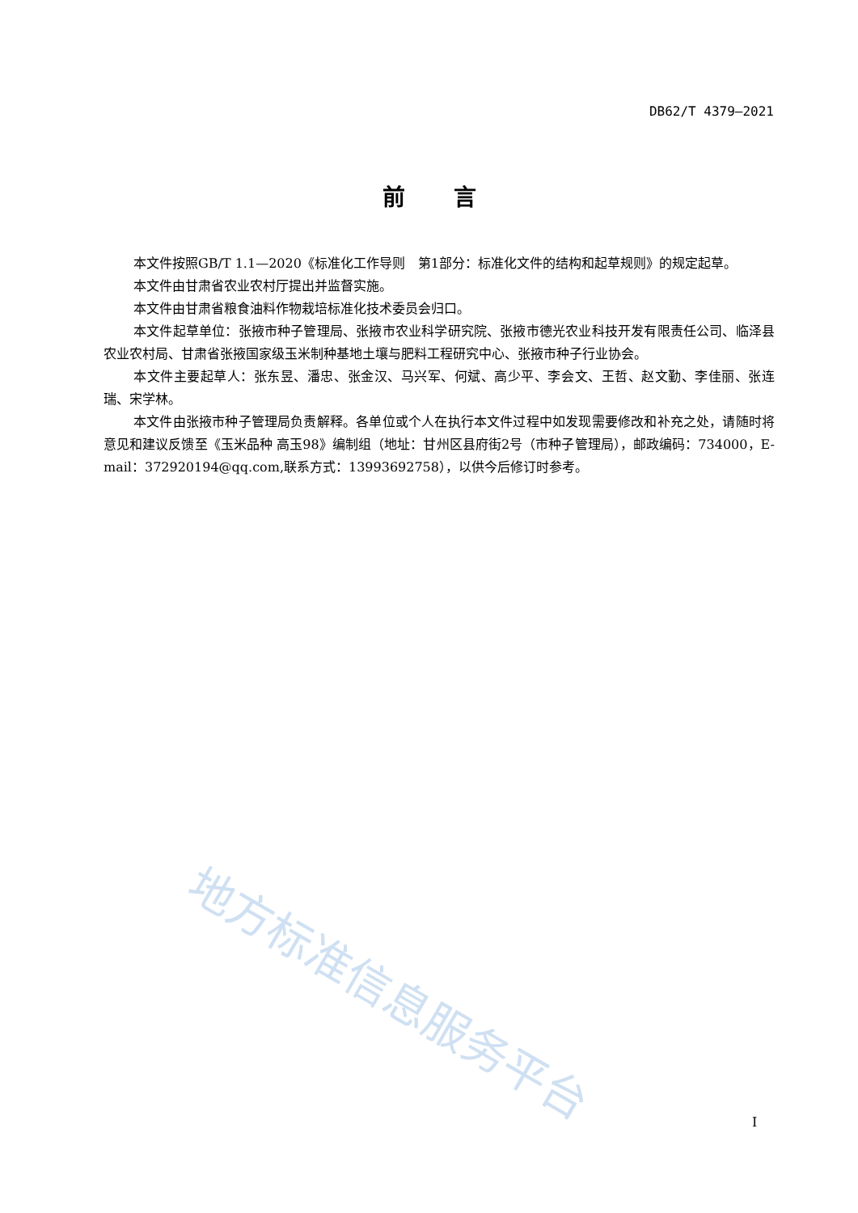DB62/T 4379—2021
前言
本文件按照GB/T 1.1—2020《标准化工作导则　第1部分：标准化文件的结构和起草规则》的规定起草。
本文件由甘肃省农业农村厅提出并监督实施。
本文件由甘肃省粮食油料作物栽培标准化技术委员会归口。
本文件起草单位：张掖市种子管理局、张掖市农业科学研究院、张掖市德光农业科技开发有限责任公司、临泽县农业农村局、甘肃省张掖国家级玉米制种基地土壤与肥料工程研究中心、张掖市种子行业协会。
本文件主要起草人：张东昱、潘忠、张金汉、马兴军、何斌、高少平、李会文、王哲、赵文勤、李佳丽、张连瑞、宋学林。
本文件由张掖市种子管理局负责解释。各单位或个人在执行本文件过程中如发现需要修改和补充之处，请随时将意见和建议反馈至《玉米品种 高玉98》编制组（地址：甘州区县府街2号（市种子管理局），邮政编码：734000，E-mail：372920194@qq.com,联系方式：13993692758），以供今后修订时参考。
地方标准信息服务平台
I